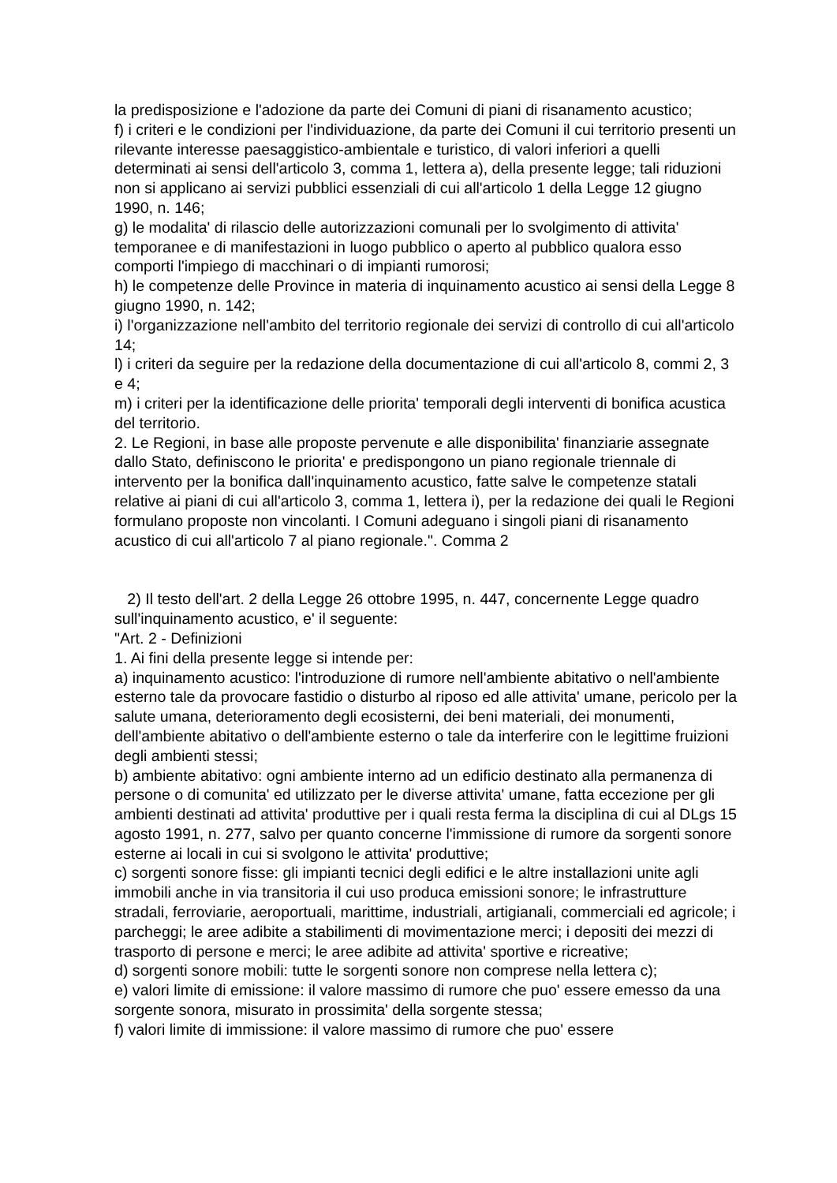la predisposizione e l'adozione da parte dei Comuni di piani di risanamento acustico;
f) i criteri e le condizioni per l'individuazione, da parte dei Comuni il cui territorio presenti un rilevante interesse paesaggistico-ambientale e turistico, di valori inferiori a quelli determinati ai sensi dell'articolo 3, comma 1, lettera a), della presente legge; tali riduzioni non si applicano ai servizi pubblici essenziali di cui all'articolo 1 della Legge 12 giugno 1990, n. 146;
g) le modalita' di rilascio delle autorizzazioni comunali per lo svolgimento di attivita' temporanee e di manifestazioni in luogo pubblico o aperto al pubblico qualora esso comporti l'impiego di macchinari o di impianti rumorosi;
h) le competenze delle Province in materia di inquinamento acustico ai sensi della Legge 8 giugno 1990, n. 142;
i) l'organizzazione nell'ambito del territorio regionale dei servizi di controllo di cui all'articolo 14;
l) i criteri da seguire per la redazione della documentazione di cui all'articolo 8, commi 2, 3 e 4;
m) i criteri per la identificazione delle priorita' temporali degli interventi di bonifica acustica del territorio.
2. Le Regioni, in base alle proposte pervenute e alle disponibilita' finanziarie assegnate dallo Stato, definiscono le priorita' e predispongono un piano regionale triennale di intervento per la bonifica dall'inquinamento acustico, fatte salve le competenze statali relative ai piani di cui all'articolo 3, comma 1, lettera i), per la redazione dei quali le Regioni formulano proposte non vincolanti. I Comuni adeguano i singoli piani di risanamento acustico di cui all'articolo 7 al piano regionale.". Comma 2
2) Il testo dell'art. 2 della Legge 26 ottobre 1995, n. 447, concernente Legge quadro sull'inquinamento acustico, e' il seguente:
"Art. 2 - Definizioni
1. Ai fini della presente legge si intende per:
a) inquinamento acustico: l'introduzione di rumore nell'ambiente abitativo o nell'ambiente esterno tale da provocare fastidio o disturbo al riposo ed alle attivita' umane, pericolo per la salute umana, deterioramento degli ecosisterni, dei beni materiali, dei monumenti, dell'ambiente abitativo o dell'ambiente esterno o tale da interferire con le legittime fruizioni degli ambienti stessi;
b) ambiente abitativo: ogni ambiente interno ad un edificio destinato alla permanenza di persone o di comunita' ed utilizzato per le diverse attivita' umane, fatta eccezione per gli ambienti destinati ad attivita' produttive per i quali resta ferma la disciplina di cui al DLgs 15 agosto 1991, n. 277, salvo per quanto concerne l'immissione di rumore da sorgenti sonore esterne ai locali in cui si svolgono le attivita' produttive;
c) sorgenti sonore fisse: gli impianti tecnici degli edifici e le altre installazioni unite agli immobili anche in via transitoria il cui uso produca emissioni sonore; le infrastrutture stradali, ferroviarie, aeroportuali, marittime, industriali, artigianali, commerciali ed agricole; i parcheggi; le aree adibite a stabilimenti di movimentazione merci; i depositi dei mezzi di trasporto di persone e merci; le aree adibite ad attivita' sportive e ricreative;
d) sorgenti sonore mobili: tutte le sorgenti sonore non comprese nella lettera c);
e) valori limite di emissione: il valore massimo di rumore che puo' essere emesso da una sorgente sonora, misurato in prossimita' della sorgente stessa;
f) valori limite di immissione: il valore massimo di rumore che puo' essere